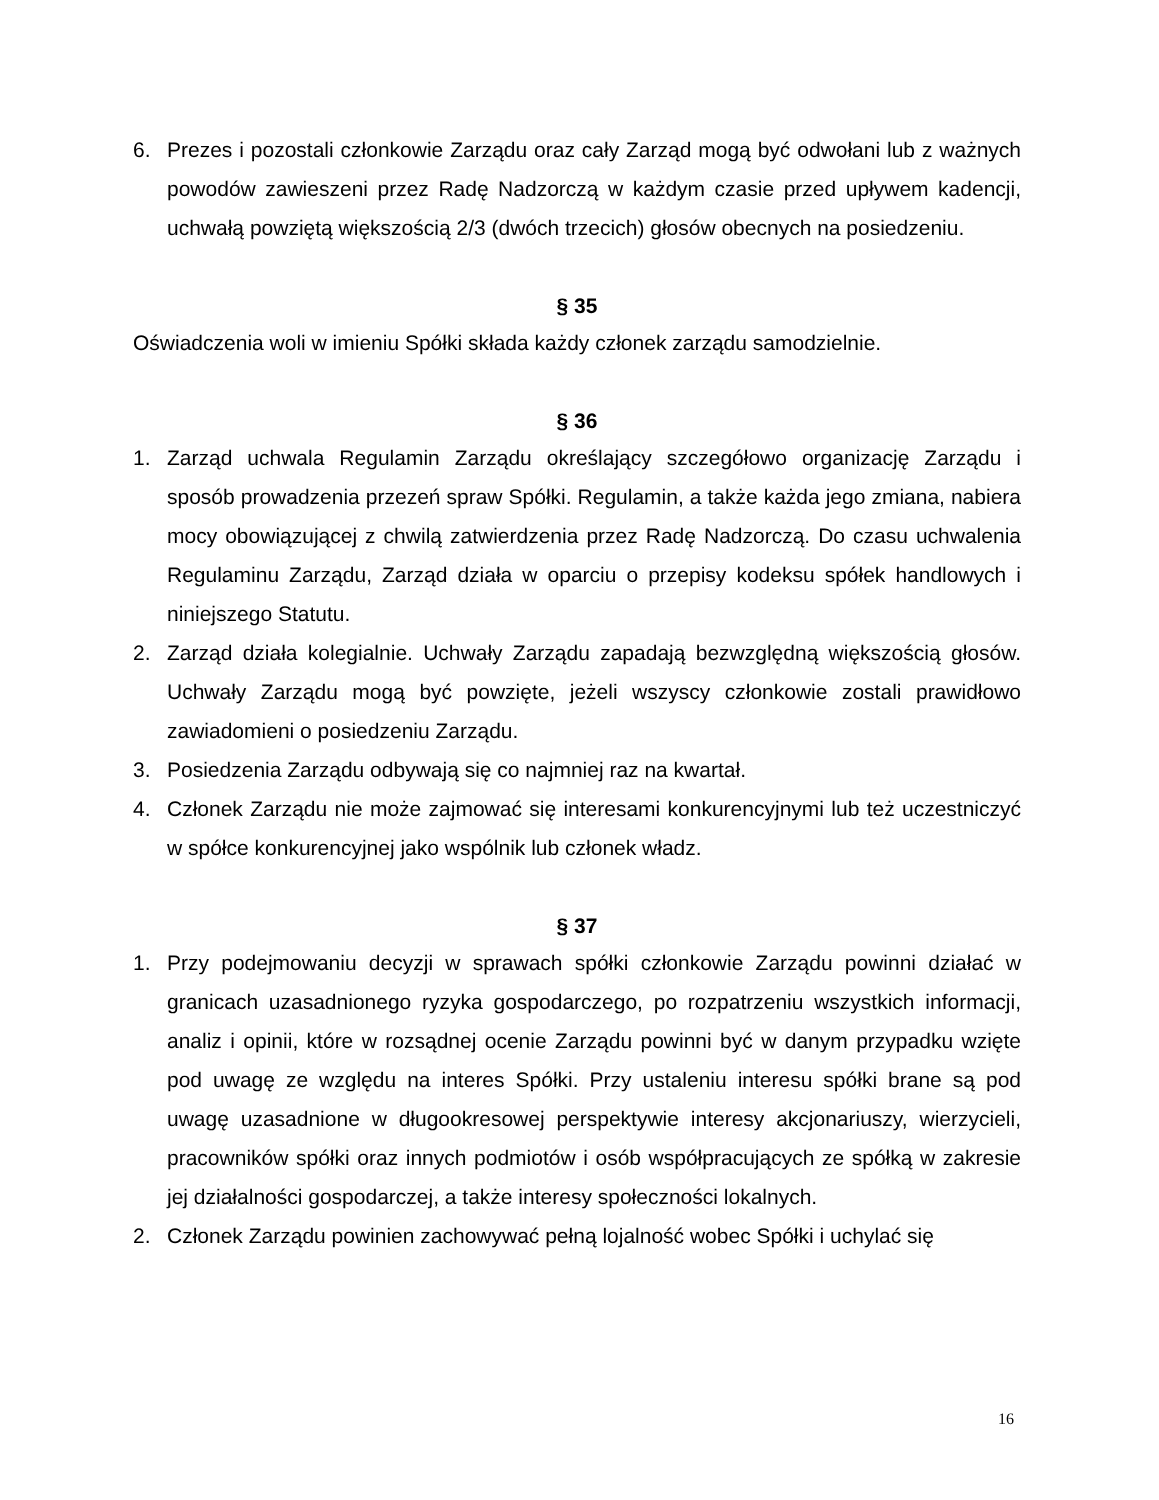6. Prezes i pozostali członkowie Zarządu oraz cały Zarząd mogą być odwołani lub z ważnych powodów zawieszeni przez Radę Nadzorczą w każdym czasie przed upływem kadencji, uchwałą powziętą większością 2/3 (dwóch trzecich) głosów obecnych na posiedzeniu.
§ 35
Oświadczenia woli w imieniu Spółki składa każdy członek zarządu samodzielnie.
§ 36
1. Zarząd uchwala Regulamin Zarządu określający szczegółowo organizację Zarządu i sposób prowadzenia przezeń spraw Spółki. Regulamin, a także każda jego zmiana, nabiera mocy obowiązującej z chwilą zatwierdzenia przez Radę Nadzorczą. Do czasu uchwalenia Regulaminu Zarządu, Zarząd działa w oparciu o przepisy kodeksu spółek handlowych i niniejszego Statutu.
2. Zarząd działa kolegialnie. Uchwały Zarządu zapadają bezwzględną większością głosów. Uchwały Zarządu mogą być powzięte, jeżeli wszyscy członkowie zostali prawidłowo zawiadomieni o posiedzeniu Zarządu.
3. Posiedzenia Zarządu odbywają się co najmniej raz na kwartał.
4. Członek Zarządu nie może zajmować się interesami konkurencyjnymi lub też uczestniczyć w spółce konkurencyjnej jako wspólnik lub członek władz.
§ 37
1. Przy podejmowaniu decyzji w sprawach spółki członkowie Zarządu powinni działać w granicach uzasadnionego ryzyka gospodarczego, po rozpatrzeniu wszystkich informacji, analiz i opinii, które w rozsądnej ocenie Zarządu powinni być w danym przypadku wzięte pod uwagę ze względu na interes Spółki. Przy ustaleniu interesu spółki brane są pod uwagę uzasadnione w długookresowej perspektywie interesy akcjonariuszy, wierzycieli, pracowników spółki oraz innych podmiotów i osób współpracujących ze spółką w zakresie jej działalności gospodarczej, a także interesy społeczności lokalnych.
2. Członek Zarządu powinien zachowywać pełną lojalność wobec Spółki i uchylać się
16